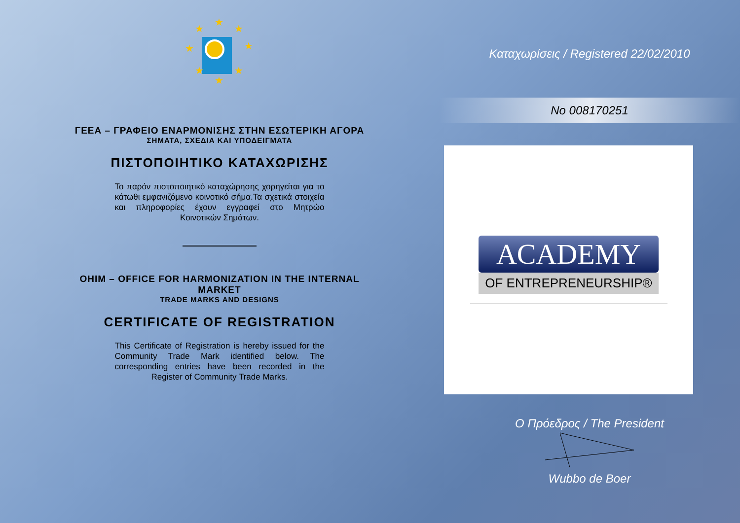★
★
★
★
★
★
★
★
ΓΕΕΑ – ΓΡΑΦΕΙΟ ΕΝΑΡΜΟΝΙΣΗΣ ΣΤΗΝ ΕΣΩΤΕΡΙΚΗ ΑΓΟΡΑ
ΣΗΜΑΤΑ, ΣΧΕΔΙΑ ΚΑΙ ΥΠΟΔΕΙΓΜΑΤΑ
ΠΙΣΤΟΠΟΙΗΤΙΚΟ ΚΑΤΑΧΩΡΙΣΗΣ
Το παρόν πιστοποιητικό καταχώρησης χορηγείται για το κάτωθι εμφανιζόμενο κοινοτικό σήμα.Τα σχετικά στοιχεία και πληροφορίες έχουν εγγραφεί στο Μητρώο Κοινοτικών Σημάτων.
OHIM – OFFICE FOR HARMONIZATION IN THE INTERNAL MARKET
TRADE MARKS AND DESIGNS
CERTIFICATE OF REGISTRATION
This Certificate of Registration is hereby issued for the Community Trade Mark identified below. The corresponding entries have been recorded in the Register of Community Trade Marks.
Καταχωρίσεις / Registered 22/02/2010
No 008170251
ACADEMY
OF ENTREPRENEURSHIP®
Ο Πρόεδρος / The President
Wubbo de Boer